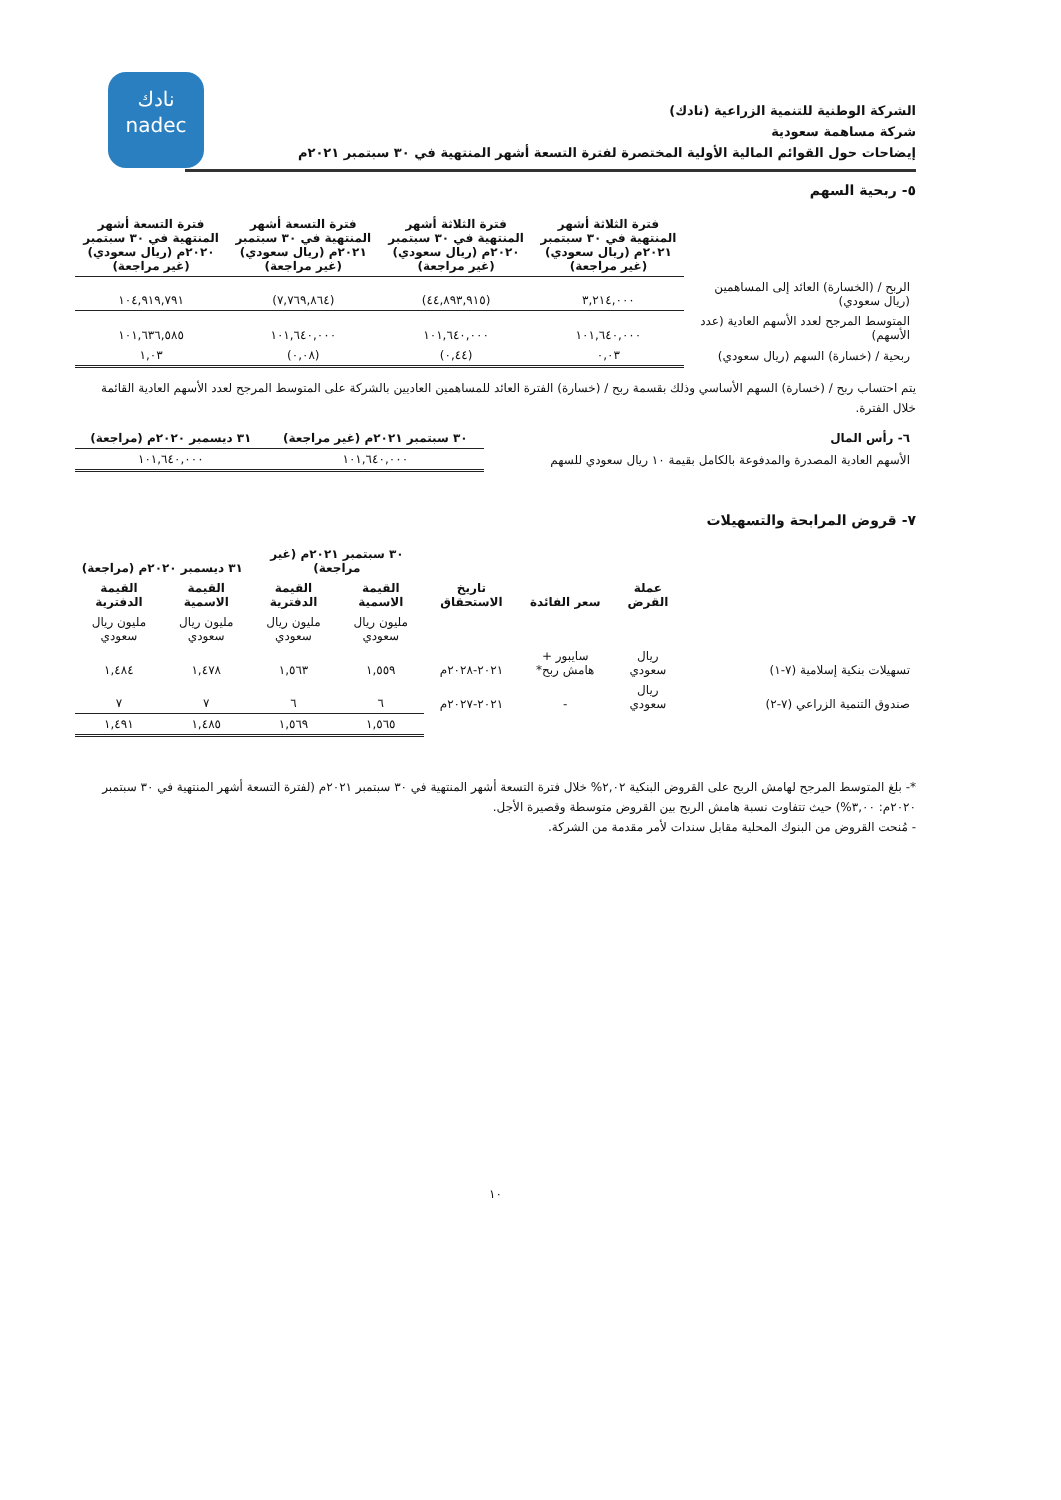نادك
nadec
الشركة الوطنية للتنمية الزراعية (نادك)
شركة مساهمة سعودية
إيضاحات حول القوائم المالية الأولية المختصرة لفترة التسعة أشهر المنتهية في ٣٠ سبتمبر ٢٠٢١م
٥- ربحية السهم
| | فترة الثلاثة أشهر المنتهية في ٣٠ سبتمبر ٢٠٢١م (ريال سعودي) (غير مراجعة) | فترة الثلاثة أشهر المنتهية في ٣٠ سبتمبر ٢٠٢٠م (ريال سعودي) (غير مراجعة) | فترة التسعة أشهر المنتهية في ٣٠ سبتمبر ٢٠٢١م (ريال سعودي) (غير مراجعة) | فترة التسعة أشهر المنتهية في ٣٠ سبتمبر ٢٠٢٠م (ريال سعودي) (غير مراجعة) |
| --- | --- | --- | --- | --- |
| الربح / (الخسارة) العائد إلى المساهمين (ريال سعودي) | ٣,٢١٤,٠٠٠ | (٤٤,٨٩٣,٩١٥) | (٧,٧٦٩,٨٦٤) | ١٠٤,٩١٩,٧٩١ |
| المتوسط المرجح لعدد الأسهم العادية (عدد الأسهم) | ١٠١,٦٤٠,٠٠٠ | ١٠١,٦٤٠,٠٠٠ | ١٠١,٦٤٠,٠٠٠ | ١٠١,٦٣٦,٥٨٥ |
| ربحية / (خسارة) السهم (ريال سعودي) | ٠,٠٣ | (٠,٤٤) | (٠,٠٨) | ١,٠٣ |
يتم احتساب ربح / (خسارة) السهم الأساسي وذلك بقسمة ربح / (خسارة) الفترة العائد للمساهمين العاديين بالشركة على المتوسط المرجح لعدد الأسهم العادية القائمة خلال الفترة.
| ٦- رأس المال | ٣٠ سبتمبر ٢٠٢١م (غير مراجعة) | ٣١ ديسمبر ٢٠٢٠م (مراجعة) |
| --- | --- | --- |
| الأسهم العادية المصدرة والمدفوعة بالكامل بقيمة ١٠ ريال سعودي للسهم | ١٠١,٦٤٠,٠٠٠ | ١٠١,٦٤٠,٠٠٠ |
٧- قروض المرابحة والتسهيلات
| | عملة القرض | سعر الفائدة | تاريخ الاستحقاق | ٣٠ سبتمبر ٢٠٢١م (غير مراجعة) | | ٣١ ديسمبر ٢٠٢٠م (مراجعة) | |
| --- | --- | --- | --- | --- | --- | --- | --- |
| | | | | القيمة الاسمية | القيمة الدفترية | القيمة الاسمية | القيمة الدفترية |
| | | | | مليون ريال سعودي | مليون ريال سعودي | مليون ريال سعودي | مليون ريال سعودي |
| تسهيلات بنكية إسلامية (٧-١) | ريال سعودي | سايبور + هامش ربح* | ٢٠٢١-٢٠٢٨م | ١,٥٥٩ | ١,٥٦٣ | ١,٤٧٨ | ١,٤٨٤ |
| صندوق التنمية الزراعي (٧-٢) | ريال سعودي | - | ٢٠٢١-٢٠٢٧م | ٦ | ٦ | ٧ | ٧ |
| | | | | ١,٥٦٥ | ١,٥٦٩ | ١,٤٨٥ | ١,٤٩١ |
*- بلغ المتوسط المرجح لهامش الربح على القروض البنكية ٢,٠٢% خلال فترة التسعة أشهر المنتهية في ٣٠ سبتمبر ٢٠٢١م (لفترة التسعة أشهر المنتهية في ٣٠ سبتمبر ٢٠٢٠م: ٣,٠٠%) حيث تتفاوت نسبة هامش الربح بين القروض متوسطة وقصيرة الأجل.
- مُنحت القروض من البنوك المحلية مقابل سندات لأمر مقدمة من الشركة.
١٠